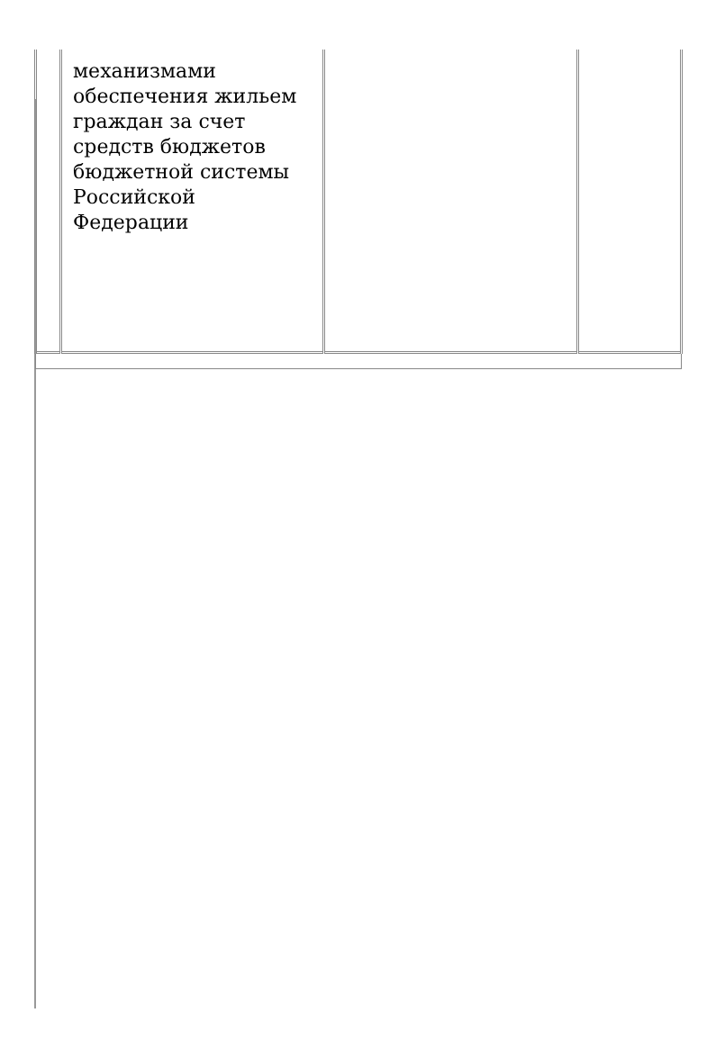| | механизмами обеспечения жильем граждан за счет средств бюджетов бюджетной системы Российской Федерации | | |